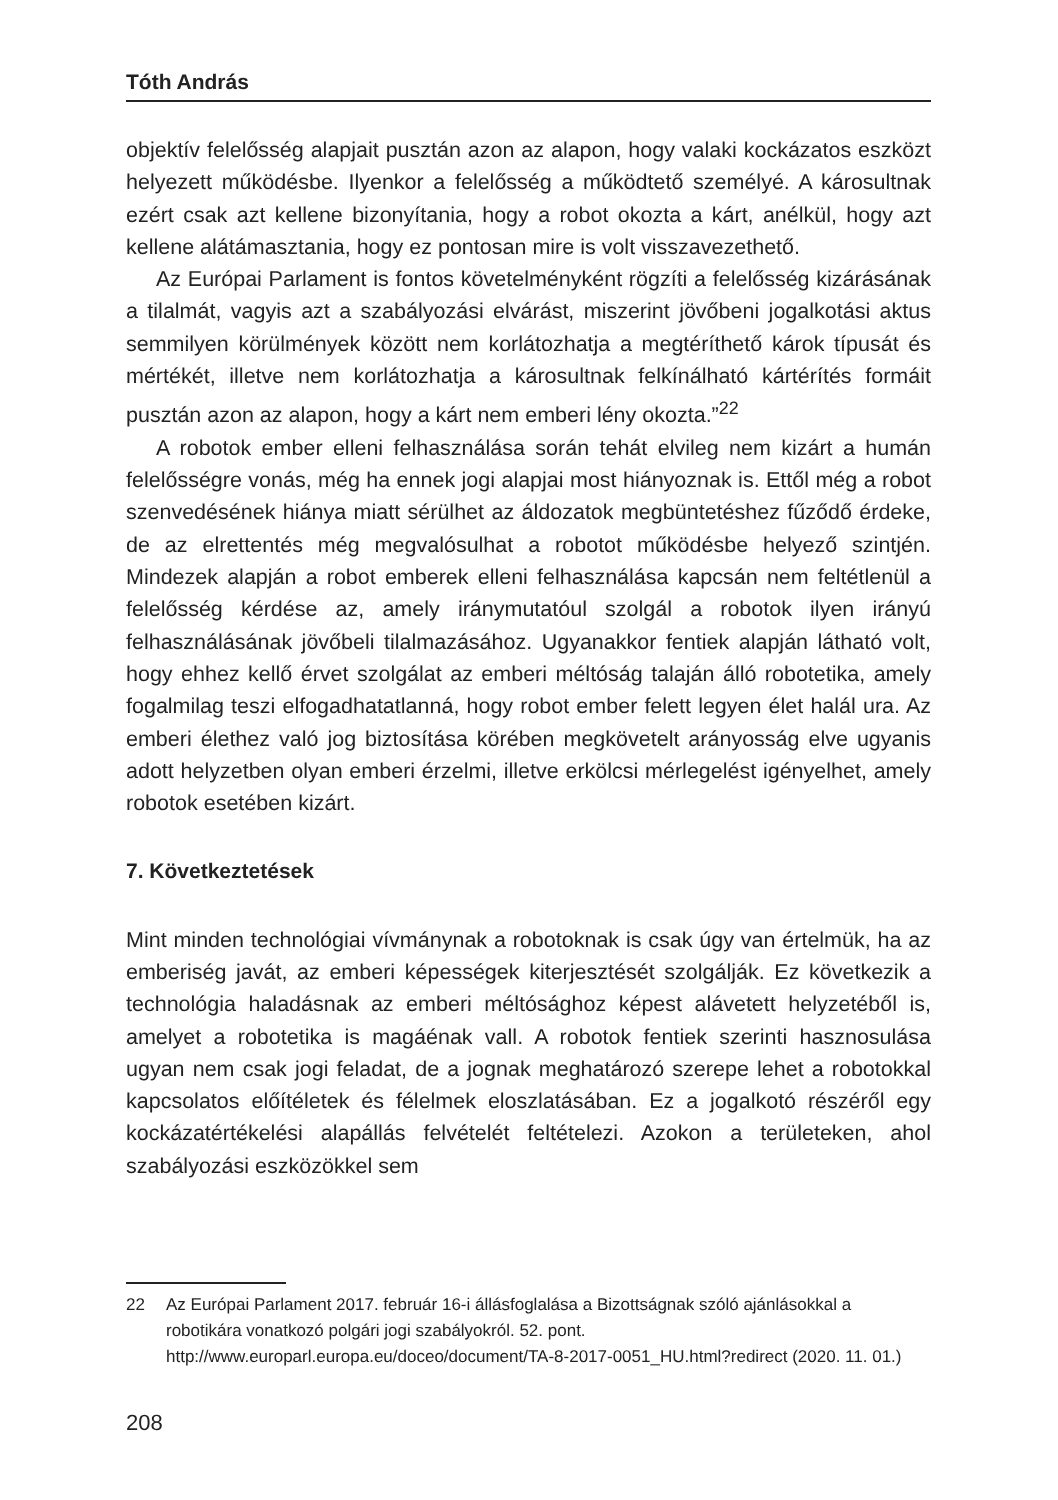Tóth András
objektív felelősség alapjait pusztán azon az alapon, hogy valaki kockázatos eszközt helyezett működésbe. Ilyenkor a felelősség a működtető személyé. A károsultnak ezért csak azt kellene bizonyítania, hogy a robot okozta a kárt, anélkül, hogy azt kellene alátámasztania, hogy ez pontosan mire is volt visszavezethető.
Az Európai Parlament is fontos követelményként rögzíti a felelősség kizárásának a tilalmát, vagyis azt a szabályozási elvárást, miszerint jövőbeni jogalkotási aktus semmilyen körülmények között nem korlátozhatja a megtéríthető károk típusát és mértékét, illetve nem korlátozhatja a károsultnak felkínálható kártérítés formáit pusztán azon az alapon, hogy a kárt nem emberi lény okozta.”<sup>22</sup>
A robotok ember elleni felhasználása során tehát elvileg nem kizárt a humán felelősségre vonás, még ha ennek jogi alapjai most hiányoznak is. Ettől még a robot szenvedésének hiánya miatt sérülhet az áldozatok megbüntetéshez fűződő érdeke, de az elrettentés még megvalósulhat a robotot működésbe helyező szintjén. Mindezek alapján a robot emberek elleni felhasználása kapcsán nem feltétlenül a felelősség kérdése az, amely iránymutatóul szolgál a robotok ilyen irányú felhasználásának jövőbeli tilalmazásához. Ugyanakkor fentiek alapján látható volt, hogy ehhez kellő érvet szolgálat az emberi méltóság talaján álló robotetika, amely fogalmilag teszi elfogadhatatlanná, hogy robot ember felett legyen élet halál ura. Az emberi élethez való jog biztosítása körében megkövetelt arányosság elve ugyanis adott helyzetben olyan emberi érzelmi, illetve erkölcsi mérlegelést igényelhet, amely robotok esetében kizárt.
7. Következtetések
Mint minden technológiai vívmánynak a robotoknak is csak úgy van értelmük, ha az emberiség javát, az emberi képességek kiterjesztését szolgálják. Ez következik a technológia haladásnak az emberi méltósághoz képest alávetett helyzetéből is, amelyet a robotetika is magáénak vall. A robotok fentiek szerinti hasznosulása ugyan nem csak jogi feladat, de a jognak meghatározó szerepe lehet a robotokkal kapcsolatos előítéletek és félelmek eloszlatásában. Ez a jogalkotó részéről egy kockázatértékelési alapállás felvételét feltételezi. Azokon a területeken, ahol szabályozási eszközökkel sem
22 Az Európai Parlament 2017. február 16-i állásfoglalása a Bizottságnak szóló ajánlásokkal a robotikára vonatkozó polgári jogi szabályokról. 52. pont. http://www.europarl.europa.eu/doceo/document/TA-8-2017-0051_HU.html?redirect (2020. 11. 01.)
208